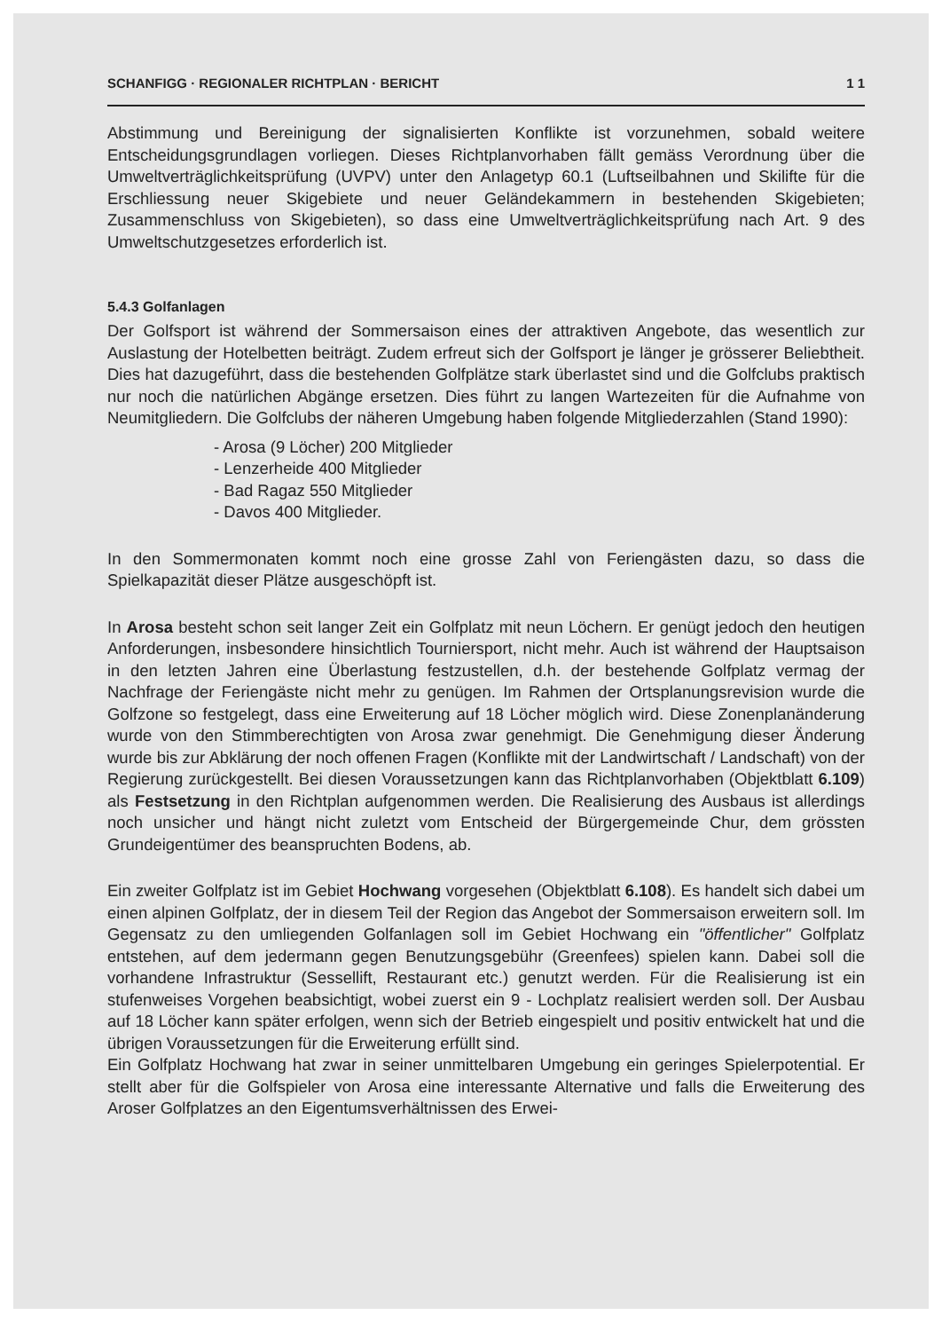SCHANFIGG · REGIONALER RICHTPLAN · BERICHT 1 1
Abstimmung und Bereinigung der signalisierten Konflikte ist vorzunehmen, sobald weitere Entscheidungsgrundlagen vorliegen. Dieses Richtplanvorhaben fällt gemäss Verordnung über die Umweltverträglichkeitsprüfung (UVPV) unter den Anlagetyp 60.1 (Luftseilbahnen und Skilifte für die Erschliessung neuer Skigebiete und neuer Geländekammern in bestehenden Skigebieten; Zusammenschluss von Skigebieten), so dass eine Umweltverträglichkeitsprüfung nach Art. 9 des Umweltschutzgesetzes erforderlich ist.
5.4.3 Golfanlagen
Der Golfsport ist während der Sommersaison eines der attraktiven Angebote, das wesentlich zur Auslastung der Hotelbetten beiträgt. Zudem erfreut sich der Golfsport je länger je grösserer Beliebtheit. Dies hat dazugeführt, dass die bestehenden Golfplätze stark überlastet sind und die Golfclubs praktisch nur noch die natürlichen Abgänge ersetzen. Dies führt zu langen Wartezeiten für die Aufnahme von Neumitgliedern. Die Golfclubs der näheren Umgebung haben folgende Mitgliederzahlen (Stand 1990):
- Arosa (9 Löcher) 200 Mitglieder
- Lenzerheide 400 Mitglieder
- Bad Ragaz 550 Mitglieder
- Davos 400 Mitglieder.
In den Sommermonaten kommt noch eine grosse Zahl von Feriengästen dazu, so dass die Spielkapazität dieser Plätze ausgeschöpft ist.
In Arosa besteht schon seit langer Zeit ein Golfplatz mit neun Löchern. Er genügt jedoch den heutigen Anforderungen, insbesondere hinsichtlich Tourniersport, nicht mehr. Auch ist während der Hauptsaison in den letzten Jahren eine Überlastung festzustellen, d.h. der bestehende Golfplatz vermag der Nachfrage der Feriengäste nicht mehr zu genügen. Im Rahmen der Ortsplanungsrevision wurde die Golfzone so festgelegt, dass eine Erweiterung auf 18 Löcher möglich wird. Diese Zonenplanänderung wurde von den Stimmberechtigten von Arosa zwar genehmigt. Die Genehmigung dieser Änderung wurde bis zur Abklärung der noch offenen Fragen (Konflikte mit der Landwirtschaft / Landschaft) von der Regierung zurückgestellt. Bei diesen Voraussetzungen kann das Richtplanvorhaben (Objektblatt 6.109) als Festsetzung in den Richtplan aufgenommen werden. Die Realisierung des Ausbaus ist allerdings noch unsicher und hängt nicht zuletzt vom Entscheid der Bürgergemeinde Chur, dem grössten Grundeigentümer des beanspruchten Bodens, ab.
Ein zweiter Golfplatz ist im Gebiet Hochwang vorgesehen (Objektblatt 6.108). Es handelt sich dabei um einen alpinen Golfplatz, der in diesem Teil der Region das Angebot der Sommersaison erweitern soll. Im Gegensatz zu den umliegenden Golfanlagen soll im Gebiet Hochwang ein "öffentlicher" Golfplatz entstehen, auf dem jedermann gegen Benutzungsgebühr (Greenfees) spielen kann. Dabei soll die vorhandene Infrastruktur (Sessellift, Restaurant etc.) genutzt werden. Für die Realisierung ist ein stufenweises Vorgehen beabsichtigt, wobei zuerst ein 9 - Lochplatz realisiert werden soll. Der Ausbau auf 18 Löcher kann später erfolgen, wenn sich der Betrieb eingespielt und positiv entwickelt hat und die übrigen Voraussetzungen für die Erweiterung erfüllt sind.
Ein Golfplatz Hochwang hat zwar in seiner unmittelbaren Umgebung ein geringes Spielerpotential. Er stellt aber für die Golfspieler von Arosa eine interessante Alternative und falls die Erweiterung des Aroser Golfplatzes an den Eigentumsverhältnissen des Erwei-